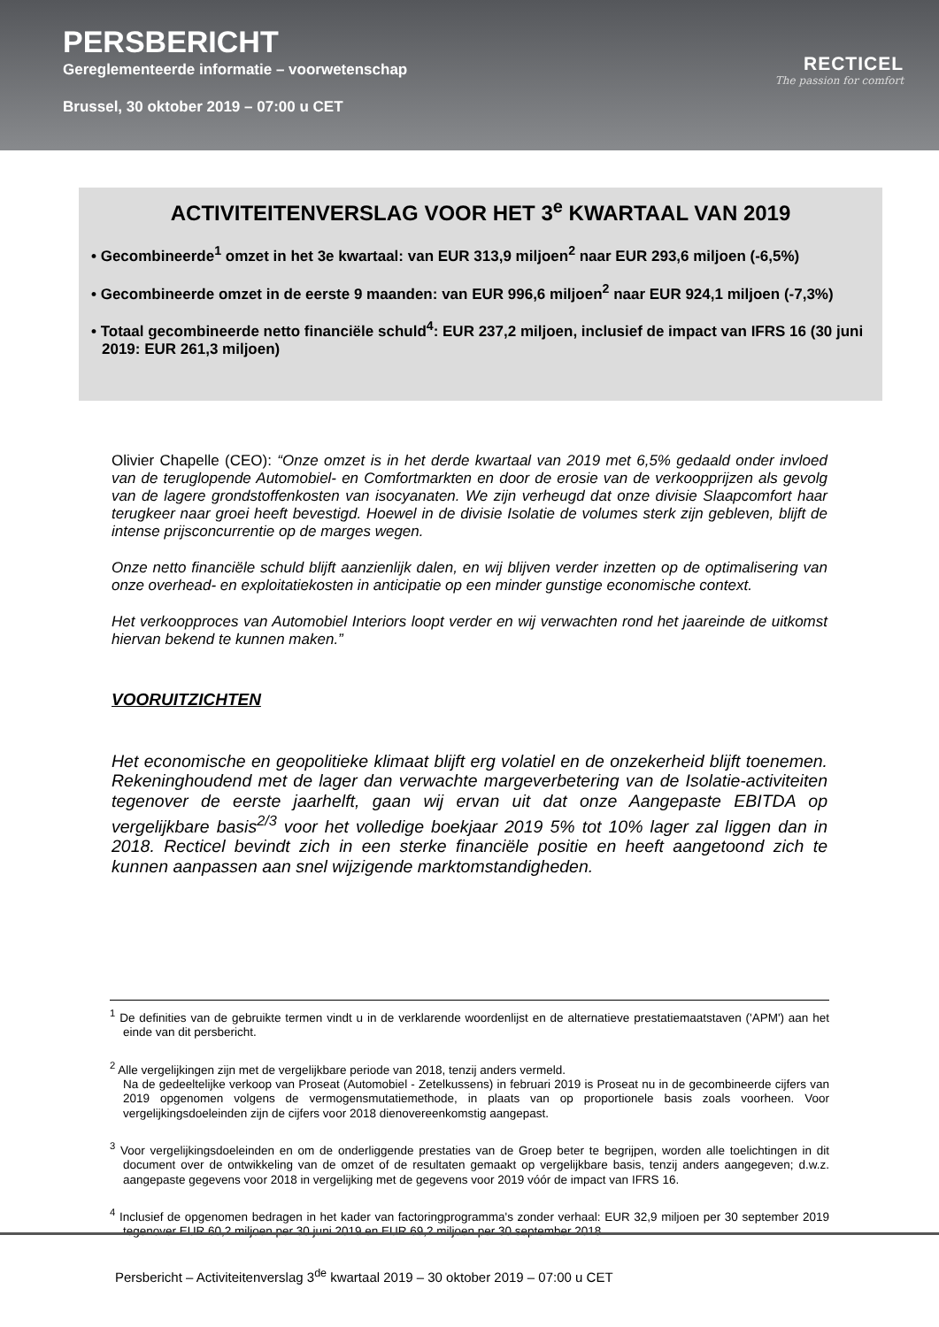PERSBERICHT
Gereglementeerde informatie – voorwetenschap
Brussel, 30 oktober 2019 – 07:00 u CET
RECTICEL
The passion for comfort
ACTIVITEITENVERSLAG VOOR HET 3<sup>e</sup> KWARTAAL VAN 2019
• Gecombineerde<sup>1</sup> omzet in het 3e kwartaal: van EUR 313,9 miljoen<sup>2</sup> naar EUR 293,6 miljoen (-6,5%)
• Gecombineerde omzet in de eerste 9 maanden: van EUR 996,6 miljoen<sup>2</sup> naar EUR 924,1 miljoen (-7,3%)
• Totaal gecombineerde netto financiële schuld<sup>4</sup>: EUR 237,2 miljoen, inclusief de impact van IFRS 16 (30 juni 2019: EUR 261,3 miljoen)
Olivier Chapelle (CEO): “Onze omzet is in het derde kwartaal van 2019 met 6,5% gedaald onder invloed van de teruglopende Automobiel- en Comfortmarkten en door de erosie van de verkoopprijzen als gevolg van de lagere grondstoffenkosten van isocyanaten. We zijn verheugd dat onze divisie Slaapcomfort haar terugkeer naar groei heeft bevestigd. Hoewel in de divisie Isolatie de volumes sterk zijn gebleven, blijft de intense prijsconcurrentie op de marges wegen.
Onze netto financiële schuld blijft aanzienlijk dalen, en wij blijven verder inzetten op de optimalisering van onze overhead- en exploitatiekosten in anticipatie op een minder gunstige economische context.
Het verkoopproces van Automobiel Interiors loopt verder en wij verwachten rond het jaareinde de uitkomst hiervan bekend te kunnen maken.”
VOORUITZICHTEN
Het economische en geopolitieke klimaat blijft erg volatiel en de onzekerheid blijft toenemen. Rekeninghoudend met de lager dan verwachte margeverbetering van de Isolatie-activiteiten tegenover de eerste jaarhelft, gaan wij ervan uit dat onze Aangepaste EBITDA op vergelijkbare basis<sup>2/3</sup> voor het volledige boekjaar 2019 5% tot 10% lager zal liggen dan in 2018. Recticel bevindt zich in een sterke financiële positie en heeft aangetoond zich te kunnen aanpassen aan snel wijzigende marktomstandigheden.
<sup>1</sup> De definities van de gebruikte termen vindt u in de verklarende woordenlijst en de alternatieve prestatiemaatstaven ('APM') aan het einde van dit persbericht.
<sup>2</sup> Alle vergelijkingen zijn met de vergelijkbare periode van 2018, tenzij anders vermeld.
Na de gedeeltelijke verkoop van Proseat (Automobiel - Zetelkussens) in februari 2019 is Proseat nu in de gecombineerde cijfers van 2019 opgenomen volgens de vermogensmutatiemethode, in plaats van op proportionele basis zoals voorheen. Voor vergelijkingsdoeleinden zijn de cijfers voor 2018 dienovereenkomstig aangepast.
<sup>3</sup> Voor vergelijkingsdoeleinden en om de onderliggende prestaties van de Groep beter te begrijpen, worden alle toelichtingen in dit document over de ontwikkeling van de omzet of de resultaten gemaakt op vergelijkbare basis, tenzij anders aangegeven; d.w.z. aangepaste gegevens voor 2018 in vergelijking met de gegevens voor 2019 vóór de impact van IFRS 16.
<sup>4</sup> Inclusief de opgenomen bedragen in het kader van factoringprogramma's zonder verhaal: EUR 32,9 miljoen per 30 september 2019 tegenover EUR 60,2 miljoen per 30 juni 2019 en EUR 69,2 miljoen per 30 september 2018.
Persbericht – Activiteitenverslag 3<sup>de</sup> kwartaal 2019 – 30 oktober 2019 – 07:00 u CET